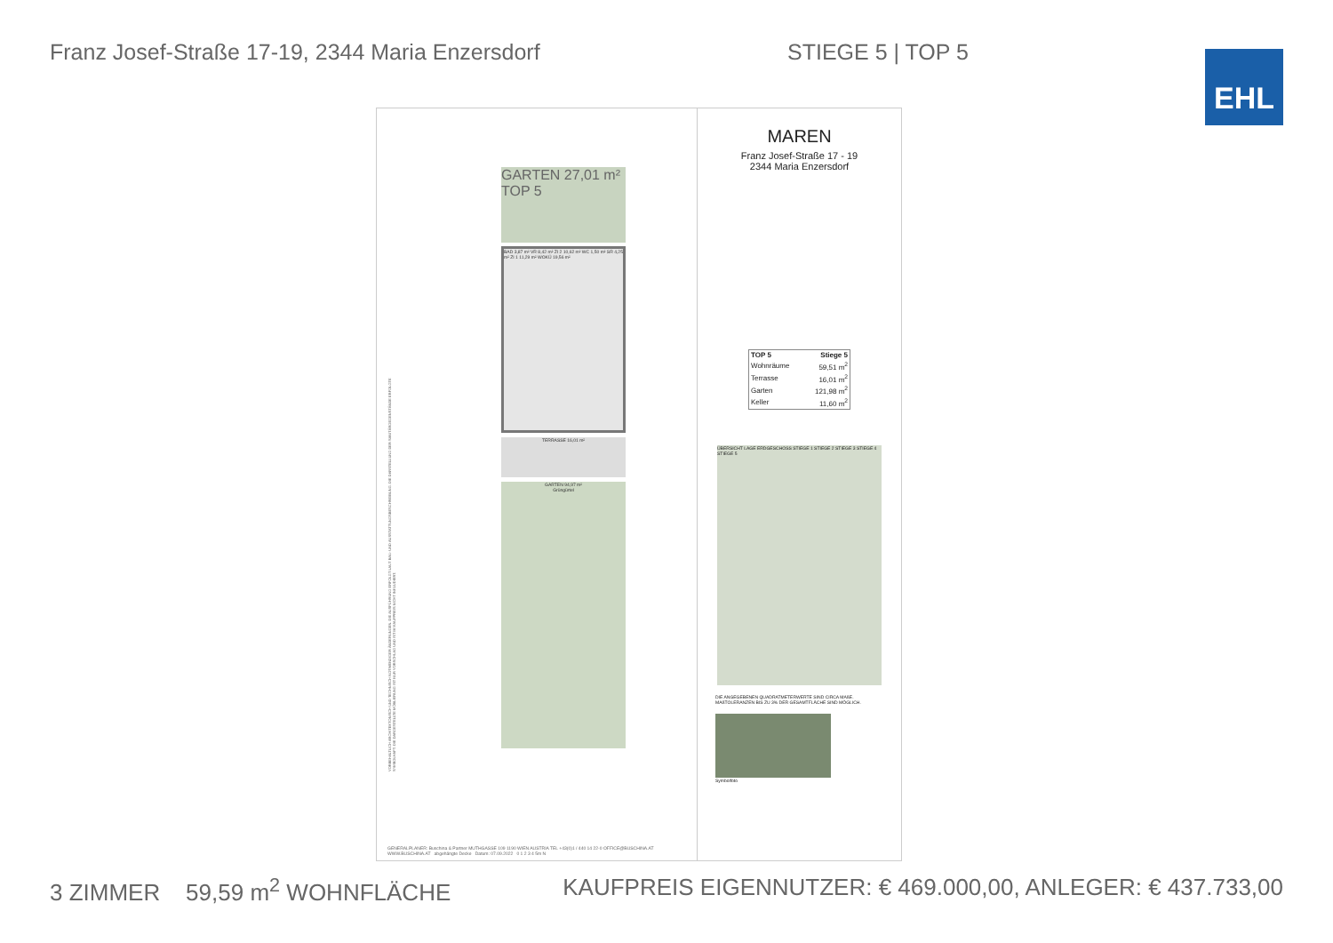Franz Josef-Straße 17-19, 2344 Maria Enzersdorf STIEGE 5 | TOP 5
EHL
GARTEN 27,01 m² TOP 5
BAD 3,87 m² VR 8,42 m² ZI 2 10,62 m² WC 1,50 m² SR 4,25 m² ZI 1 11,29 m² WOKÜ 19,56 m²
TERRASSE 16,01 m²
GARTEN 94,97 m²
Grüngürtel
VORBEHALTLICH ARCHITEKTONISCH UND TECHNISCH NOTWENDIGER ÄNDERUNGEN. DIE AUSFÜHRUNG ERFOLGT LAUT BAU- UND AUSSTATTUNGSBESCHREIBUNG. DIE DARSTELLUNG DER SANITÄRGEGENSTÄNDE ERFOLGTE SYMBOLHAFT. DIE DARGESTELLTE MÖBLIERUNG IST NUR VORSCHLAG UND IST IM KAUFPREIS NICHT INKLUDIERT.
GENERALPLANER: Buschina & Partner MUTHGASSE 109 1190 WIEN AUSTRIA TEL +43(0)1 / 440 14 22-0 OFFICE@BUSCHINA.AT WWW.BUSCHINA.AT abgehängte Decke Datum: 07.09.2022 0 1 2 3 4 5m N
MAREN
Franz Josef-Straße 17 - 19
2344 Maria Enzersdorf
| TOP 5 | Stiege 5 |
| --- | --- |
| Wohnräume | 59,51 m<sup>2</sup> |
| Terrasse | 16,01 m<sup>2</sup> |
| Garten | 121,98 m<sup>2</sup> |
| Keller | 11,60 m<sup>2</sup> |
ÜBERSICHT LAGE ERDGESCHOSS STIEGE 1 STIEGE 2 STIEGE 3 STIEGE 4 STIEGE 5
DIE ANGEGEBENEN QUADRATMETERWERTE SIND CIRCA MAßE. MAßTOLERANZEN BIS ZU 3% DER GESAMTFLÄCHE SIND MÖGLICH.
Symbolfoto
3 ZIMMER 59,59 m<sup>2</sup> WOHNFLÄCHE
KAUFPREIS EIGENNUTZER: € 469.000,00, ANLEGER: € 437.733,00